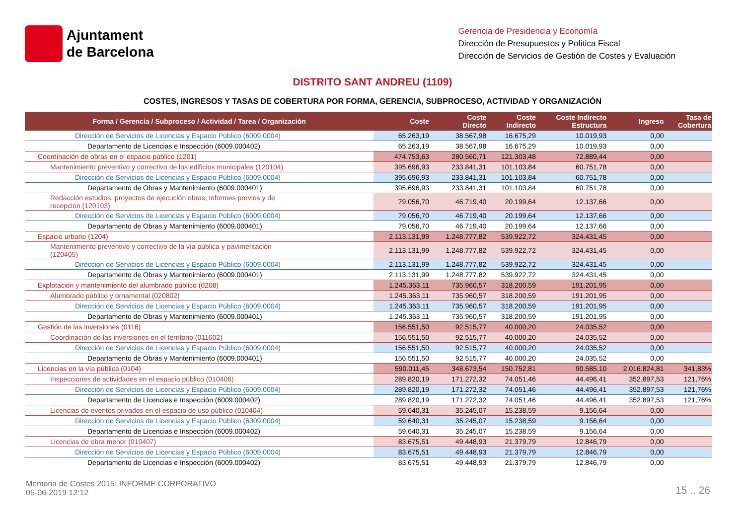Ajuntament
de Barcelona
Gerencia de Presidencia y Economía
Dirección de Presupuestos y Política Fiscal
Dirección de Servicios de Gestión de Costes y Evaluación
DISTRITO SANT ANDREU (1109)
COSTES, INGRESOS Y TASAS DE COBERTURA POR FORMA, GERENCIA, SUBPROCESO, ACTIVIDAD Y ORGANIZACIÓN
| Forma / Gerencia / Subproceso / Actividad / Tarea / Organización | Coste | Coste Directo | Coste Indirecto | Coste Indirecto Estructura | Ingreso | Tasa de Cobertura |
| --- | --- | --- | --- | --- | --- | --- |
| Dirección de Servicios de Licencias y Espacio Público (6009.0004) | 65.263,19 | 38.567,98 | 16.675,29 | 10.019,93 | 0,00 | |
| Departamento de Licencias e Inspección (6009.000402) | 65.263,19 | 38.567,98 | 16.675,29 | 10.019,93 | 0,00 | |
| Coordinación de obras en el espacio público (1201) | 474.753,63 | 280.560,71 | 121.303,48 | 72.889,44 | 0,00 | |
| Mantenimiento preventivo y correctivo de los edificios municipales (120104) | 395.696,93 | 233.841,31 | 101.103,84 | 60.751,78 | 0,00 | |
| Dirección de Servicios de Licencias y Espacio Público (6009.0004) | 395.696,93 | 233.841,31 | 101.103,84 | 60.751,78 | 0,00 | |
| Departamento de Obras y Mantenimiento (6009.000401) | 395.696,93 | 233.841,31 | 101.103,84 | 60.751,78 | 0,00 | |
| Redacción estudios, proyectos de ejecución obras, informes previos y de recepción (120103) | 79.056,70 | 46.719,40 | 20.199,64 | 12.137,66 | 0,00 | |
| Dirección de Servicios de Licencias y Espacio Público (6009.0004) | 79.056,70 | 46.719,40 | 20.199,64 | 12.137,66 | 0,00 | |
| Departamento de Obras y Mantenimiento (6009.000401) | 79.056,70 | 46.719,40 | 20.199,64 | 12.137,66 | 0,00 | |
| Espacio urbano (1204) | 2.113.131,99 | 1.248.777,82 | 539.922,72 | 324.431,45 | 0,00 | |
| Mantenimiento preventivo y correctivo de la vía pública y pavimentación (120405) | 2.113.131,99 | 1.248.777,82 | 539.922,72 | 324.431,45 | 0,00 | |
| Dirección de Servicios de Licencias y Espacio Público (6009.0004) | 2.113.131,99 | 1.248.777,82 | 539.922,72 | 324.431,45 | 0,00 | |
| Departamento de Obras y Mantenimiento (6009.000401) | 2.113.131,99 | 1.248.777,82 | 539.922,72 | 324.431,45 | 0,00 | |
| Explotación y mantenimiento del alumbrado público (0208) | 1.245.363,11 | 735.960,57 | 318.200,59 | 191.201,95 | 0,00 | |
| Alumbrado público y ornamental (020802) | 1.245.363,11 | 735.960,57 | 318.200,59 | 191.201,95 | 0,00 | |
| Dirección de Servicios de Licencias y Espacio Público (6009.0004) | 1.245.363,11 | 735.960,57 | 318.200,59 | 191.201,95 | 0,00 | |
| Departamento de Obras y Mantenimiento (6009.000401) | 1.245.363,11 | 735.960,57 | 318.200,59 | 191.201,95 | 0,00 | |
| Gestión de las inversiones (0116) | 156.551,50 | 92.515,77 | 40.000,20 | 24.035,52 | 0,00 | |
| Coordinación de las inversiones en el territorio (011602) | 156.551,50 | 92.515,77 | 40.000,20 | 24.035,52 | 0,00 | |
| Dirección de Servicios de Licencias y Espacio Público (6009.0004) | 156.551,50 | 92.515,77 | 40.000,20 | 24.035,52 | 0,00 | |
| Departamento de Obras y Mantenimiento (6009.000401) | 156.551,50 | 92.515,77 | 40.000,20 | 24.035,52 | 0,00 | |
| Licencias en la vía pública (0104) | 590.011,45 | 348.673,54 | 150.752,81 | 90.585,10 | 2.016.824,81 | 341,83% |
| Inspecciones de actividades en el espacio público (010406) | 289.820,19 | 171.272,32 | 74.051,46 | 44.496,41 | 352.897,53 | 121,76% |
| Dirección de Servicios de Licencias y Espacio Público (6009.0004) | 289.820,19 | 171.272,32 | 74.051,46 | 44.496,41 | 352.897,53 | 121,76% |
| Departamento de Licencias e Inspección (6009.000402) | 289.820,19 | 171.272,32 | 74.051,46 | 44.496,41 | 352.897,53 | 121,76% |
| Licencias de eventos privados en el espacio de uso público (010404) | 59.640,31 | 35.245,07 | 15.238,59 | 9.156,64 | 0,00 | |
| Dirección de Servicios de Licencias y Espacio Público (6009.0004) | 59.640,31 | 35.245,07 | 15.238,59 | 9.156,64 | 0,00 | |
| Departamento de Licencias e Inspección (6009.000402) | 59.640,31 | 35.245,07 | 15.238,59 | 9.156,64 | 0,00 | |
| Licencias de obra menor (010407) | 83.675,51 | 49.448,93 | 21.379,79 | 12.846,79 | 0,00 | |
| Dirección de Servicios de Licencias y Espacio Público (6009.0004) | 83.675,51 | 49.448,93 | 21.379,79 | 12.846,79 | 0,00 | |
| Departamento de Licencias e Inspección (6009.000402) | 83.675,51 | 49.448,93 | 21.379,79 | 12.846,79 | 0,00 | |
Memoria de Costes 2015: INFORME CORPORATIVO
05-06-2019 12:12
15 .. 26